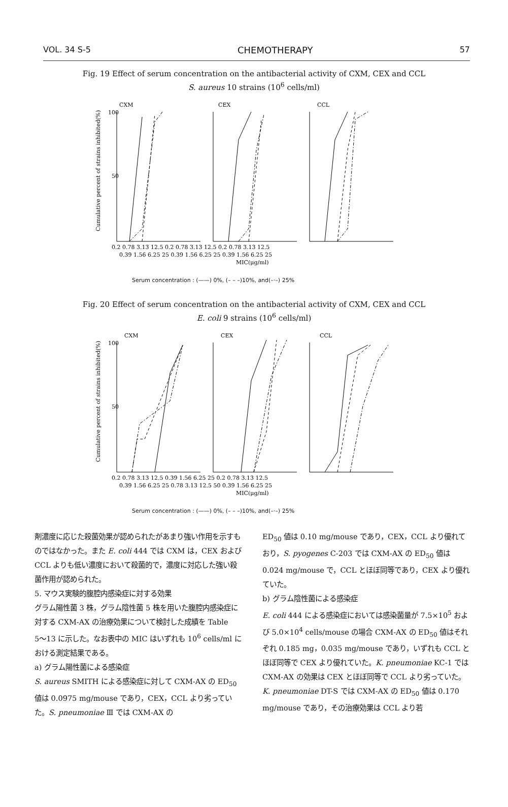VOL. 34 S-5 CHEMOTHERAPY 57
Fig. 19 Effect of serum concentration on the antibacterial activity of CXM, CEX and CCL
S. aureus 10 strains (10<sup>6</sup> cells/ml)
Cumulative percent of strains inhibited(%)
CXM
CEX
CCL
100
50
0.2 0.78 3.13 12.5 0.2 0.78 3.13 12.5 0.2 0.78 3.13 12.5
0.39 1.56 6.25 25 0.39 1.56 6.25 25 0.39 1.56 6.25 25
MIC(μg/ml)
Serum concentration : (——) 0%, (– – –)10%, and(–·–) 25%
Fig. 20 Effect of serum concentration on the antibacterial activity of CXM, CEX and CCL
E. coli 9 strains (10<sup>6</sup> cells/ml)
Cumulative percent of strains inhibited(%)
CXM
CEX
CCL
100
50
0.2 0.78 3.13 12.5 0.39 1.56 6.25 25 0.2 0.78 3.13 12.5
0.39 1.56 6.25 25 0.78 3.13 12.5 50 0.39 1.56 6.25 25
MIC(μg/ml)
Serum concentration : (——) 0%, (– – –)10%, and(–·–) 25%
剤濃度に応じた殺菌効果が認められたがあまり強い作用を示すものではなかった。また E. coli 444 では CXM は，CEX および CCL よりも低い濃度において殺菌的で，濃度に対応した強い殺菌作用が認められた。
5. マウス実験的腹腔内感染症に対する効果
グラム陽性菌 3 株，グラム陰性菌 5 株を用いた腹腔内感染症に対する CXM-AX の治療効果について検討した成績を Table 5〜13 に示した。なお表中の MIC はいずれも 10<sup>6</sup> cells/ml における測定結果である。
a) グラム陽性菌による感染症
S. aureus SMITH による感染症に対して CXM-AX の ED<sub>50</sub> 値は 0.0975 mg/mouse であり，CEX，CCL より劣っていた。S. pneumoniae Ⅲ では CXM-AX の
ED<sub>50</sub> 値は 0.10 mg/mouse であり，CEX，CCL より優れており，S. pyogenes C-203 では CXM-AX の ED<sub>50</sub> 値は 0.024 mg/mouse で，CCL とほぼ同等であり，CEX より優れていた。
b) グラム陰性菌による感染症
E. coli 444 による感染症においては感染菌量が 7.5×10<sup>5</sup> および 5.0×10<sup>4</sup> cells/mouse の場合 CXM-AX の ED<sub>50</sub> 値はそれぞれ 0.185 mg，0.035 mg/mouse であり，いずれも CCL とほぼ同等で CEX より優れていた。K. pneumoniae KC-1 では CXM-AX の効果は CEX とほぼ同等で CCL より劣っていた。
K. pneumoniae DT-S では CXM-AX の ED<sub>50</sub> 値は 0.170 mg/mouse であり，その治療効果は CCL より若